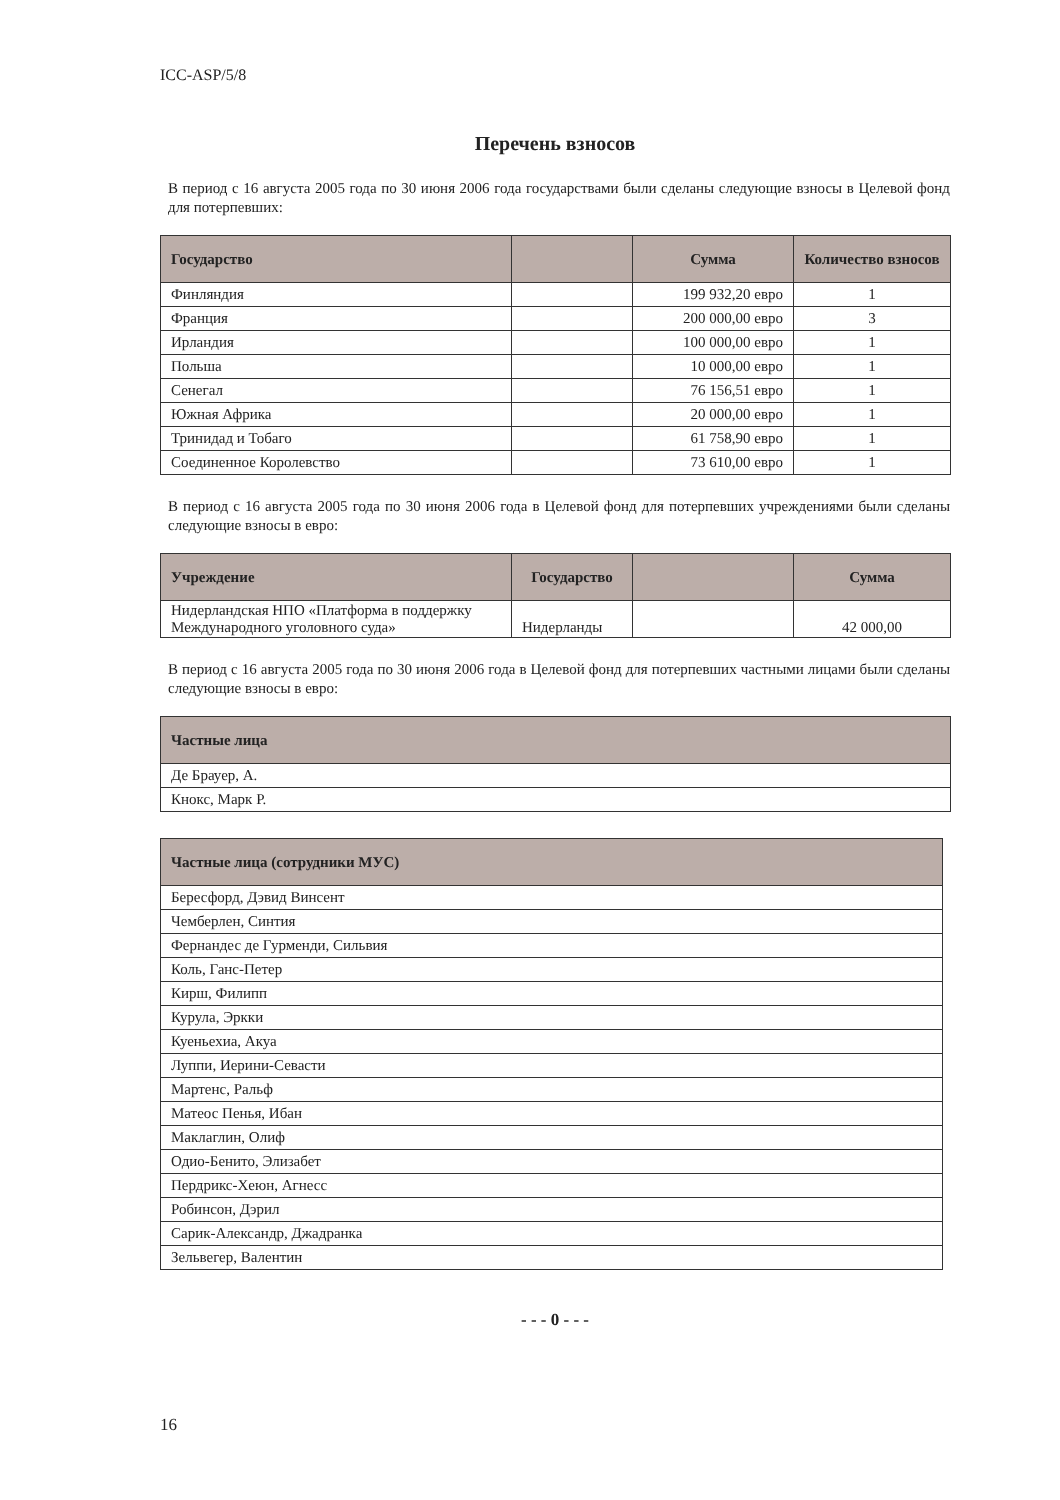ICC-ASP/5/8
Перечень взносов
В период с 16 августа 2005 года по 30 июня 2006 года государствами были сделаны следующие взносы в Целевой фонд для потерпевших:
| Государство | | Сумма | Количество взносов |
| --- | --- | --- | --- |
| Финляндия | | 199 932,20 евро | 1 |
| Франция | | 200 000,00 евро | 3 |
| Ирландия | | 100 000,00 евро | 1 |
| Польша | | 10 000,00 евро | 1 |
| Сенегал | | 76 156,51 евро | 1 |
| Южная Африка | | 20 000,00 евро | 1 |
| Тринидад и Тобаго | | 61 758,90 евро | 1 |
| Соединенное Королевство | | 73 610,00 евро | 1 |
В период с 16 августа 2005 года по 30 июня 2006 года в Целевой фонд для потерпевших учреждениями были сделаны следующие взносы в евро:
| Учреждение | Государство | | Сумма |
| --- | --- | --- | --- |
| Нидерландская НПО «Платформа в поддержку Международного уголовного суда» | Нидерланды | | 42 000,00 |
В период с 16 августа 2005 года по 30 июня 2006 года в Целевой фонд для потерпевших частными лицами были сделаны следующие взносы в евро:
| Частные лица |
| --- |
| Де Брауер, А. |
| Кнокс, Марк Р. |
| Частные лица (сотрудники МУС) |
| --- |
| Бересфорд, Дэвид Винсент |
| Чемберлен, Синтия |
| Фернандес де Гурменди, Сильвия |
| Коль, Ганс-Петер |
| Кирш, Филипп |
| Курула, Эркки |
| Куеньехиа, Акуа |
| Луппи, Иерини-Севасти |
| Мартенс, Ральф |
| Матеос Пенья, Ибан |
| Маклаглин, Олиф |
| Одио-Бенито, Элизабет |
| Пердрикс-Хеюн, Агнесс |
| Робинсон, Дэрил |
| Сарик-Александр, Джадранка |
| Зельвегер, Валентин |
- - - 0 - - -
16